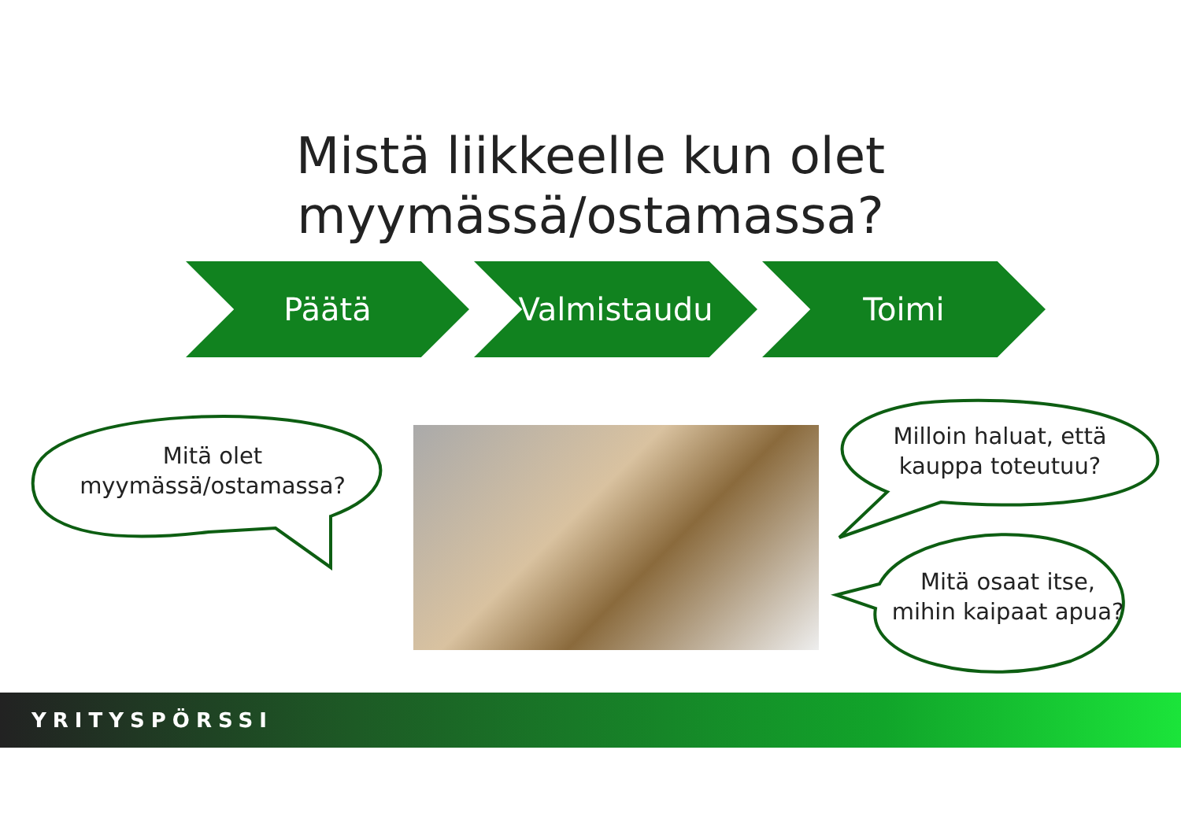Mistä liikkeelle kun olet
myymässä/ostamassa?
Päätä Valmistaudu Toimi
Mitä olet
myymässä/ostamassa?
Milloin haluat, että
kauppa toteutuu?
Mitä osaat itse,
mihin kaipaat apua?
YRITYSPÖRSSI